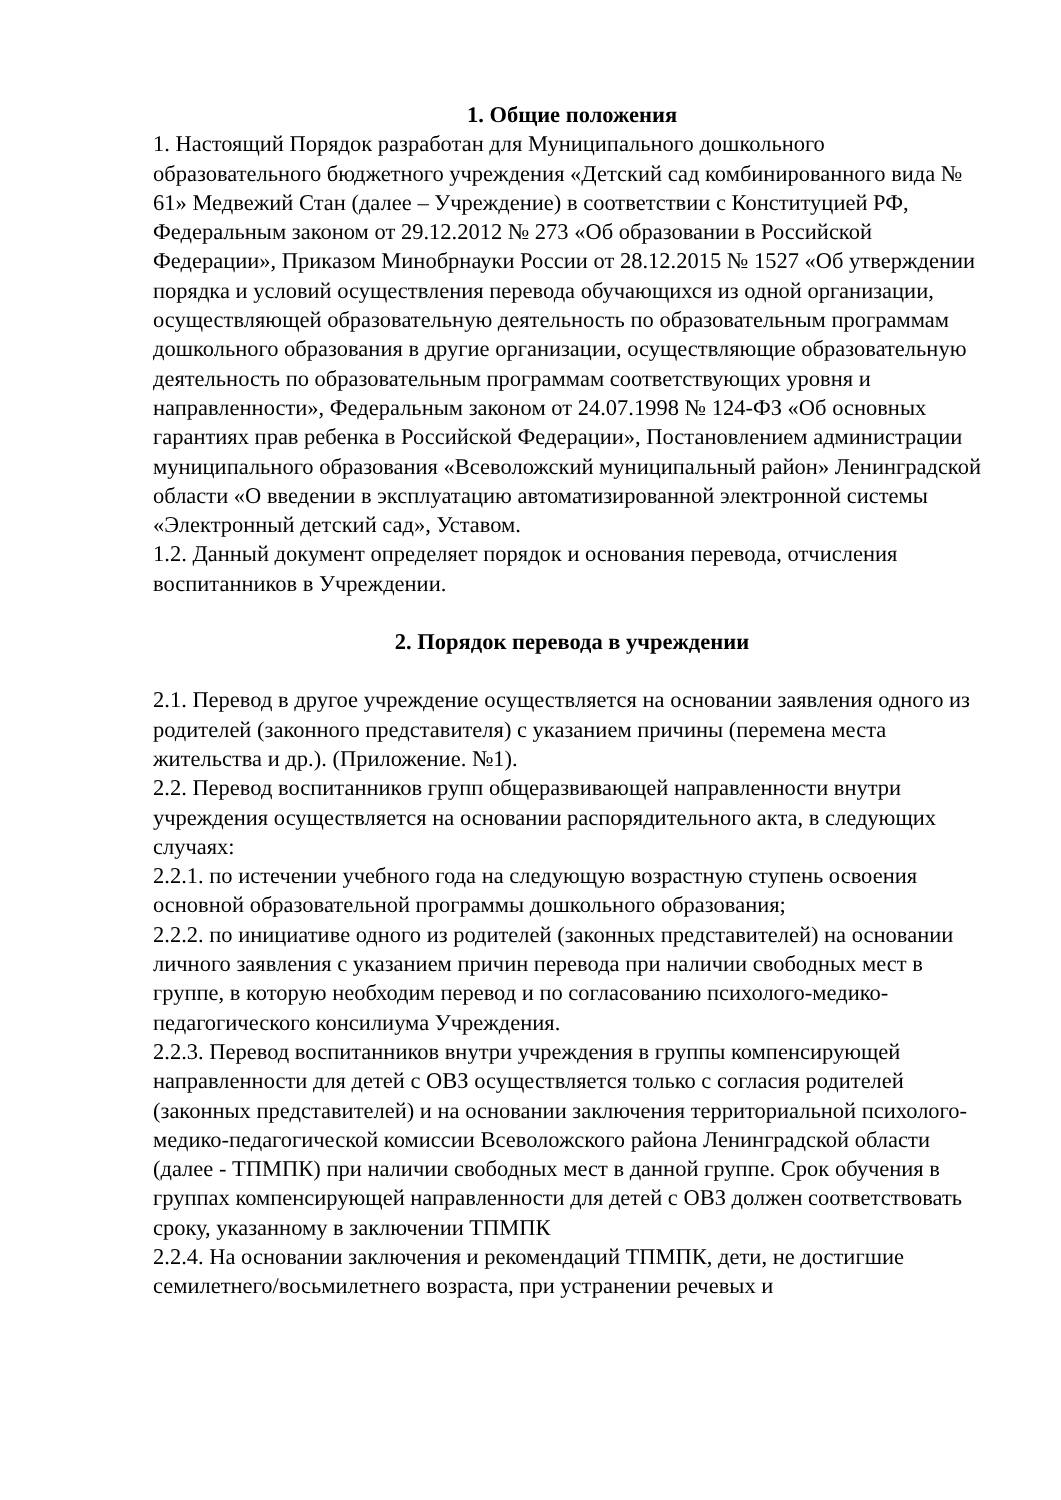1. Общие положения
1. Настоящий Порядок разработан для Муниципального дошкольного образовательного бюджетного учреждения «Детский сад комбинированного вида № 61» Медвежий Стан (далее – Учреждение) в соответствии с Конституцией РФ, Федеральным законом от 29.12.2012 № 273 «Об образовании в Российской Федерации», Приказом Минобрнауки России от 28.12.2015 № 1527 «Об утверждении порядка и условий осуществления перевода обучающихся из одной организации, осуществляющей образовательную деятельность по образовательным программам дошкольного образования в другие организации, осуществляющие образовательную деятельность по образовательным программам соответствующих уровня и направленности», Федеральным законом от 24.07.1998 № 124-ФЗ «Об основных гарантиях прав ребенка в Российской Федерации», Постановлением администрации муниципального образования «Всеволожский муниципальный район» Ленинградской области «О введении в эксплуатацию автоматизированной электронной системы «Электронный детский сад», Уставом.
1.2. Данный документ определяет порядок и основания перевода, отчисления воспитанников в Учреждении.
2. Порядок перевода в учреждении
2.1. Перевод в другое учреждение осуществляется на основании заявления одного из родителей (законного представителя) с указанием причины (перемена места жительства и др.). (Приложение. №1).
2.2. Перевод воспитанников групп общеразвивающей направленности внутри учреждения осуществляется на основании распорядительного акта, в следующих случаях:
2.2.1. по истечении учебного года на следующую возрастную ступень освоения основной образовательной программы дошкольного образования;
2.2.2. по инициативе одного из родителей (законных представителей) на основании личного заявления с указанием причин перевода при наличии свободных мест в группе, в которую необходим перевод и по согласованию психолого-медико-педагогического консилиума Учреждения.
2.2.3. Перевод воспитанников внутри учреждения в группы компенсирующей направленности для детей с ОВЗ осуществляется только с согласия родителей (законных представителей) и на основании заключения территориальной психолого-медико-педагогической комиссии Всеволожского района Ленинградской области (далее - ТПМПК) при наличии свободных мест в данной группе. Срок обучения в группах компенсирующей направленности для детей с ОВЗ должен соответствовать сроку, указанному в заключении ТПМПК
2.2.4. На основании заключения и рекомендаций ТПМПК, дети, не достигшие семилетнего/восьмилетнего возраста, при устранении речевых и